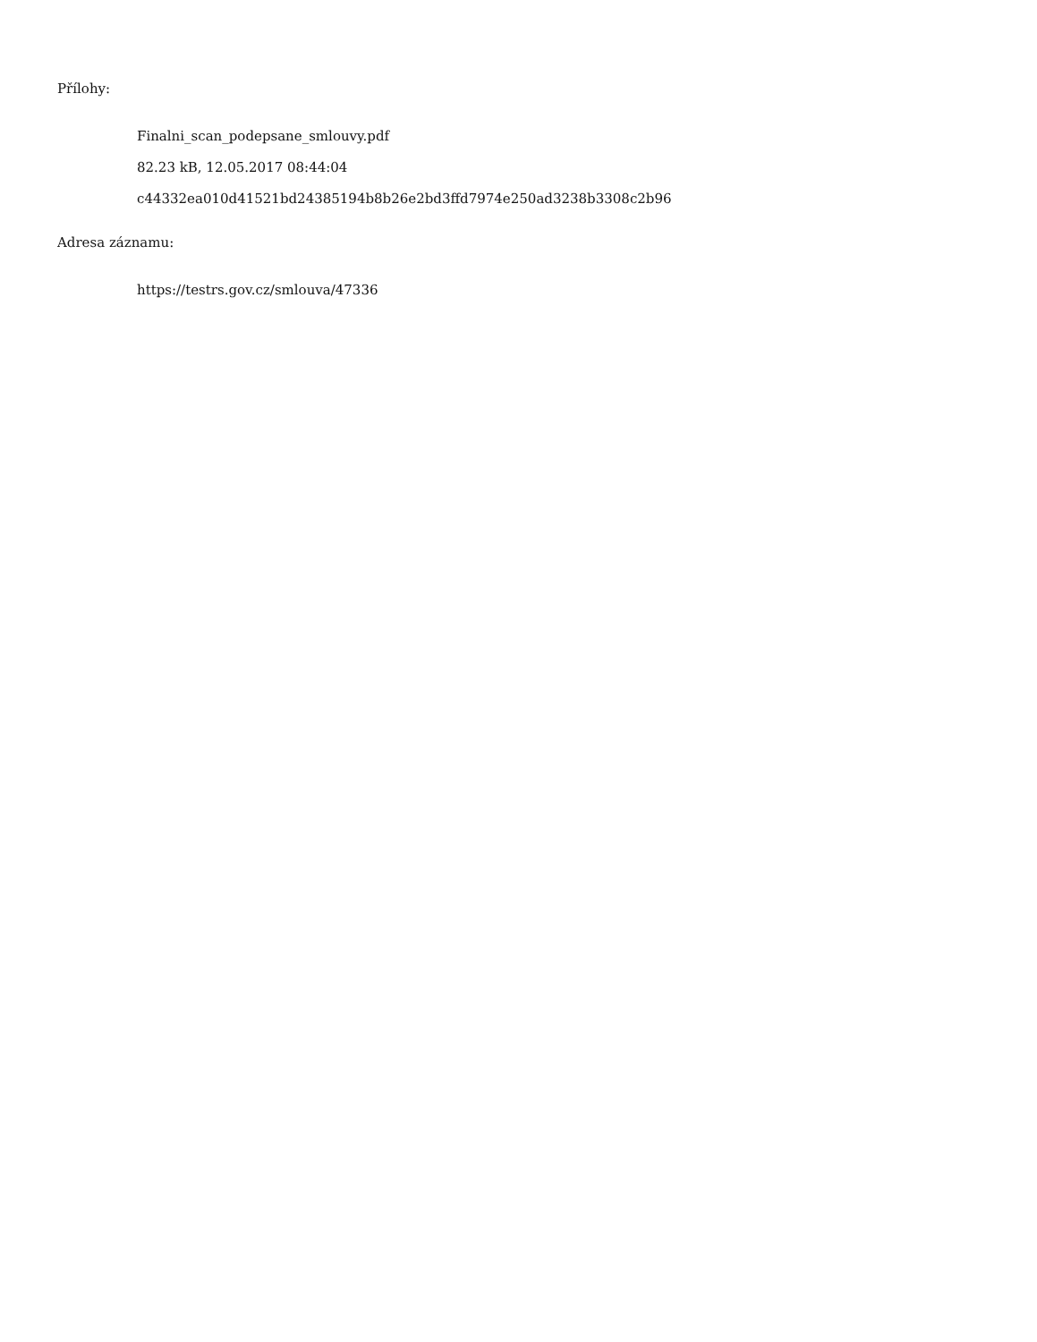Přílohy:
Finalni_scan_podepsane_smlouvy.pdf
82.23 kB, 12.05.2017 08:44:04
c44332ea010d41521bd24385194b8b26e2bd3ffd7974e250ad3238b3308c2b96
Adresa záznamu:
https://testrs.gov.cz/smlouva/47336